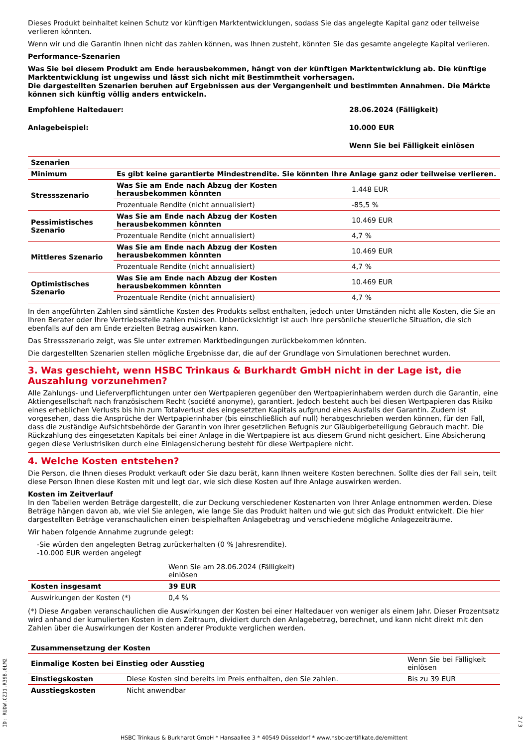Dieses Produkt beinhaltet keinen Schutz vor künftigen Marktentwicklungen, sodass Sie das angelegte Kapital ganz oder teilweise verlieren könnten.
Wenn wir und die Garantin Ihnen nicht das zahlen können, was Ihnen zusteht, könnten Sie das gesamte angelegte Kapital verlieren.
Performance-Szenarien
Was Sie bei diesem Produkt am Ende herausbekommen, hängt von der künftigen Marktentwicklung ab. Die künftige Marktentwicklung ist ungewiss und lässt sich nicht mit Bestimmtheit vorhersagen.
Die dargestellten Szenarien beruhen auf Ergebnissen aus der Vergangenheit und bestimmten Annahmen. Die Märkte können sich künftig völlig anders entwickeln.
| Empfohlene Haltedauer: | 28.06.2024 (Fälligkeit) |
| Anlagebeispiel: | 10.000 EUR |
| | Wenn Sie bei Fälligkeit einlösen |
| Szenarien | | |
| --- | --- | --- |
| Minimum | Es gibt keine garantierte Mindestrendite. Sie könnten Ihre Anlage ganz oder teilweise verlieren. | |
| Stressszenario | Was Sie am Ende nach Abzug der Kosten herausbekommen könnten | 1.448 EUR |
| | Prozentuale Rendite (nicht annualisiert) | -85,5 % |
| Pessimistisches Szenario | Was Sie am Ende nach Abzug der Kosten herausbekommen könnten | 10.469 EUR |
| | Prozentuale Rendite (nicht annualisiert) | 4,7 % |
| Mittleres Szenario | Was Sie am Ende nach Abzug der Kosten herausbekommen könnten | 10.469 EUR |
| | Prozentuale Rendite (nicht annualisiert) | 4,7 % |
| Optimistisches Szenario | Was Sie am Ende nach Abzug der Kosten herausbekommen könnten | 10.469 EUR |
| | Prozentuale Rendite (nicht annualisiert) | 4,7 % |
In den angeführten Zahlen sind sämtliche Kosten des Produkts selbst enthalten, jedoch unter Umständen nicht alle Kosten, die Sie an Ihren Berater oder Ihre Vertriebsstelle zahlen müssen. Unberücksichtigt ist auch Ihre persönliche steuerliche Situation, die sich ebenfalls auf den am Ende erzielten Betrag auswirken kann.
Das Stressszenario zeigt, was Sie unter extremen Marktbedingungen zurückbekommen könnten.
Die dargestellten Szenarien stellen mögliche Ergebnisse dar, die auf der Grundlage von Simulationen berechnet wurden.
3. Was geschieht, wenn HSBC Trinkaus & Burkhardt GmbH nicht in der Lage ist, die Auszahlung vorzunehmen?
Alle Zahlungs- und Lieferverpflichtungen unter den Wertpapieren gegenüber den Wertpapierinhabern werden durch die Garantin, eine Aktiengesellschaft nach französischem Recht (société anonyme), garantiert. Jedoch besteht auch bei diesen Wertpapieren das Risiko eines erheblichen Verlusts bis hin zum Totalverlust des eingesetzten Kapitals aufgrund eines Ausfalls der Garantin. Zudem ist vorgesehen, dass die Ansprüche der Wertpapierinhaber (bis einschließlich auf null) herabgeschrieben werden können, für den Fall, dass die zuständige Aufsichtsbehörde der Garantin von ihrer gesetzlichen Befugnis zur Gläubigerbeteiligung Gebrauch macht. Die Rückzahlung des eingesetzten Kapitals bei einer Anlage in die Wertpapiere ist aus diesem Grund nicht gesichert. Eine Absicherung gegen diese Verlustrisiken durch eine Einlagensicherung besteht für diese Wertpapiere nicht.
4. Welche Kosten entstehen?
Die Person, die Ihnen dieses Produkt verkauft oder Sie dazu berät, kann Ihnen weitere Kosten berechnen. Sollte dies der Fall sein, teilt diese Person Ihnen diese Kosten mit und legt dar, wie sich diese Kosten auf Ihre Anlage auswirken werden.
Kosten im Zeitverlauf
In den Tabellen werden Beträge dargestellt, die zur Deckung verschiedener Kostenarten von Ihrer Anlage entnommen werden. Diese Beträge hängen davon ab, wie viel Sie anlegen, wie lange Sie das Produkt halten und wie gut sich das Produkt entwickelt. Die hier dargestellten Beträge veranschaulichen einen beispielhaften Anlagebetrag und verschiedene mögliche Anlagezeiträume.
Wir haben folgende Annahme zugrunde gelegt:
-Sie würden den angelegten Betrag zurückerhalten (0 % Jahresrendite).
-10.000 EUR werden angelegt
| | Wenn Sie am 28.06.2024 (Fälligkeit) einlösen | |
| Kosten insgesamt | 39 EUR | |
| Auswirkungen der Kosten (*) | 0,4 % | |
(*) Diese Angaben veranschaulichen die Auswirkungen der Kosten bei einer Haltedauer von weniger als einem Jahr. Dieser Prozentsatz wird anhand der kumulierten Kosten in dem Zeitraum, dividiert durch den Anlagebetrag, berechnet, und kann nicht direkt mit den Zahlen über die Auswirkungen der Kosten anderer Produkte verglichen werden.
| Zusammensetzung der Kosten | | |
| --- | --- | --- |
| Einmalige Kosten bei Einstieg oder Ausstieg | | Wenn Sie bei Fälligkeit einlösen |
| Einstiegskosten | Diese Kosten sind bereits im Preis enthalten, den Sie zahlen. | Bis zu 39 EUR |
| Ausstiegskosten | Nicht anwendbar | |
ID: RUDW.CZJ1.R39B.0LM2
2 / 3
HSBC Trinkaus & Burkhardt GmbH * Hansaallee 3 * 40549 Düsseldorf * www.hsbc-zertifikate.de/emittent